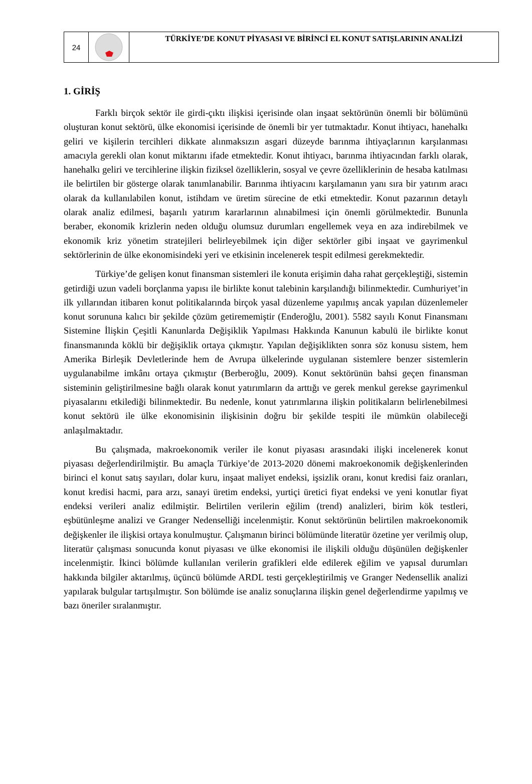24
TÜRKİYE’DE KONUT PİYASASI VE BİRİNCİ EL KONUT SATIŞLARININ ANALİZİ
1. GİRİŞ
Farklı birçok sektör ile girdi-çıktı ilişkisi içerisinde olan inşaat sektörünün önemli bir bölümünü oluşturan konut sektörü, ülke ekonomisi içerisinde de önemli bir yer tutmaktadır. Konut ihtiyacı, hanehalkı geliri ve kişilerin tercihleri dikkate alınmaksızın asgari düzeyde barınma ihtiyaçlarının karşılanması amacıyla gerekli olan konut miktarını ifade etmektedir. Konut ihtiyacı, barınma ihtiyacından farklı olarak, hanehalkı geliri ve tercihlerine ilişkin fiziksel özelliklerin, sosyal ve çevre özelliklerinin de hesaba katılması ile belirtilen bir gösterge olarak tanımlanabilir. Barınma ihtiyacını karşılamanın yanı sıra bir yatırım aracı olarak da kullanılabilen konut, istihdam ve üretim sürecine de etki etmektedir. Konut pazarının detaylı olarak analiz edilmesi, başarılı yatırım kararlarının alınabilmesi için önemli görülmektedir. Bununla beraber, ekonomik krizlerin neden olduğu olumsuz durumları engellemek veya en aza indirebilmek ve ekonomik kriz yönetim stratejileri belirleyebilmek için diğer sektörler gibi inşaat ve gayrimenkul sektörlerinin de ülke ekonomisindeki yeri ve etkisinin incelenerek tespit edilmesi gerekmektedir.
Türkiye’de gelişen konut finansman sistemleri ile konuta erişimin daha rahat gerçekleştiği, sistemin getirdiği uzun vadeli borçlanma yapısı ile birlikte konut talebinin karşılandığı bilinmektedir. Cumhuriyet’in ilk yıllarından itibaren konut politikalarında birçok yasal düzenleme yapılmış ancak yapılan düzenlemeler konut sorununa kalıcı bir şekilde çözüm getirememiştir (Enderoğlu, 2001). 5582 sayılı Konut Finansmanı Sistemine İlişkin Çeşitli Kanunlarda Değişiklik Yapılması Hakkında Kanunun kabulü ile birlikte konut finansmanında köklü bir değişiklik ortaya çıkmıştır. Yapılan değişiklikten sonra söz konusu sistem, hem Amerika Birleşik Devletlerinde hem de Avrupa ülkelerinde uygulanan sistemlere benzer sistemlerin uygulanabilme imkânı ortaya çıkmıştır (Berberoğlu, 2009). Konut sektörünün bahsi geçen finansman sisteminin geliştirilmesine bağlı olarak konut yatırımların da arttığı ve gerek menkul gerekse gayrimenkul piyasalarını etkilediği bilinmektedir. Bu nedenle, konut yatırımlarına ilişkin politikaların belirlenebilmesi konut sektörü ile ülke ekonomisinin ilişkisinin doğru bir şekilde tespiti ile mümkün olabileceği anlaşılmaktadır.
Bu çalışmada, makroekonomik veriler ile konut piyasası arasındaki ilişki incelenerek konut piyasası değerlendirilmiştir. Bu amaçla Türkiye’de 2013-2020 dönemi makroekonomik değişkenlerinden birinci el konut satış sayıları, dolar kuru, inşaat maliyet endeksi, işsizlik oranı, konut kredisi faiz oranları, konut kredisi hacmi, para arzı, sanayi üretim endeksi, yurtiçi üretici fiyat endeksi ve yeni konutlar fiyat endeksi verileri analiz edilmiştir. Belirtilen verilerin eğilim (trend) analizleri, birim kök testleri, eşbütünleşme analizi ve Granger Nedenselliği incelenmiştir. Konut sektörünün belirtilen makroekonomik değişkenler ile ilişkisi ortaya konulmuştur. Çalışmanın birinci bölümünde literatür özetine yer verilmiş olup, literatür çalışması sonucunda konut piyasası ve ülke ekonomisi ile ilişkili olduğu düşünülen değişkenler incelenmiştir. İkinci bölümde kullanılan verilerin grafikleri elde edilerek eğilim ve yapısal durumları hakkında bilgiler aktarılmış, üçüncü bölümde ARDL testi gerçekleştirilmiş ve Granger Nedensellik analizi yapılarak bulgular tartışılmıştır. Son bölümde ise analiz sonuçlarına ilişkin genel değerlendirme yapılmış ve bazı öneriler sıralanmıştır.